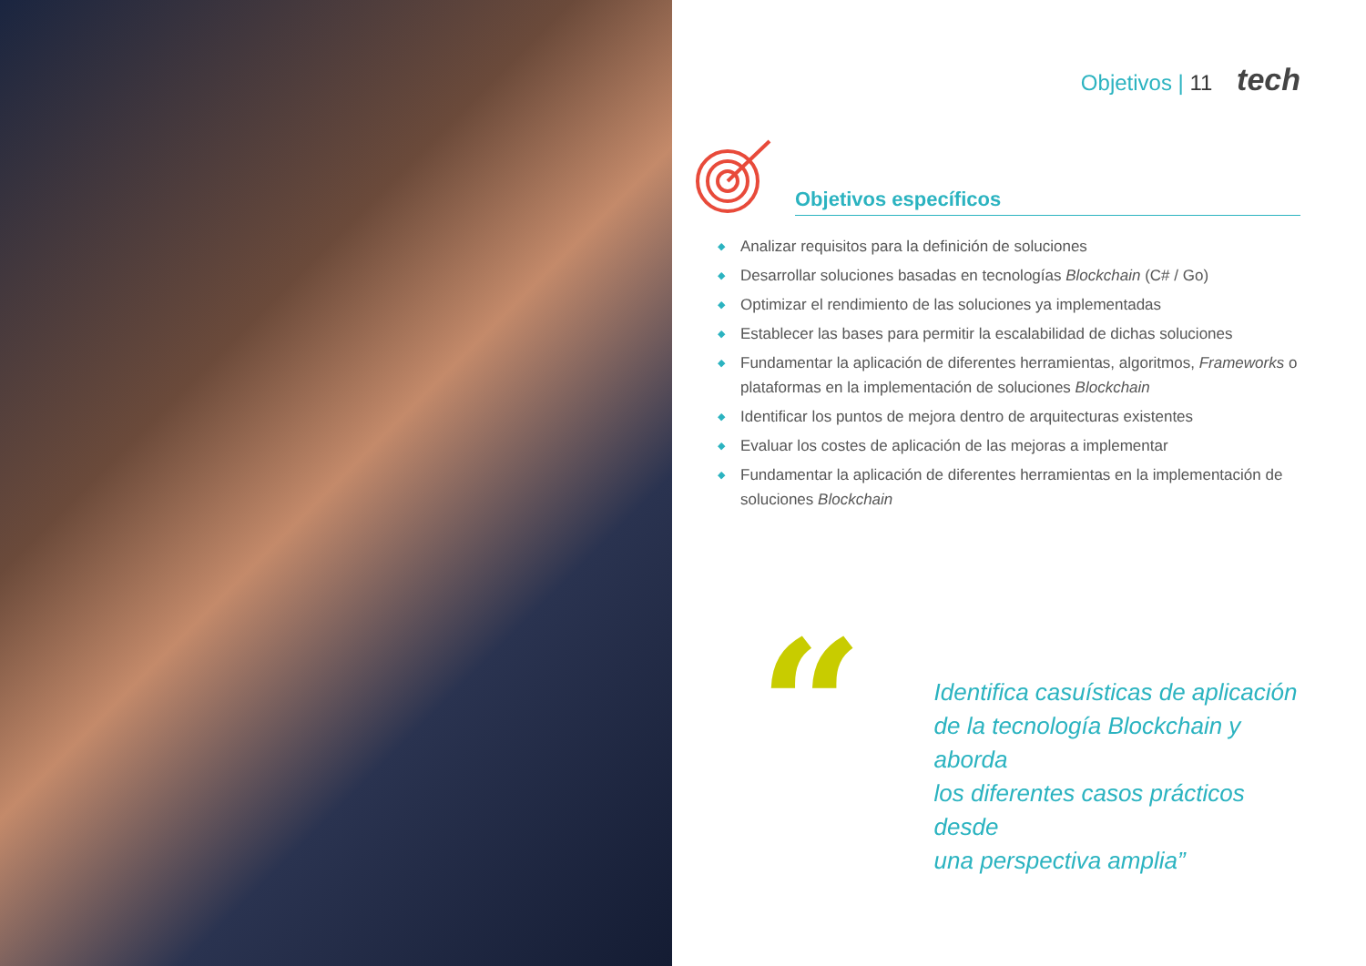Objetivos | 11 tech
Objetivos específicos
◆ Analizar requisitos para la definición de soluciones
◆ Desarrollar soluciones basadas en tecnologías Blockchain (C# / Go)
◆ Optimizar el rendimiento de las soluciones ya implementadas
◆ Establecer las bases para permitir la escalabilidad de dichas soluciones
◆ Fundamentar la aplicación de diferentes herramientas, algoritmos, Frameworks o plataformas en la implementación de soluciones Blockchain
◆ Identificar los puntos de mejora dentro de arquitecturas existentes
◆ Evaluar los costes de aplicación de las mejoras a implementar
◆ Fundamentar la aplicación de diferentes herramientas en la implementación de soluciones Blockchain
“
Identifica casuísticas de aplicación
de la tecnología Blockchain y aborda
los diferentes casos prácticos desde
una perspectiva amplia”